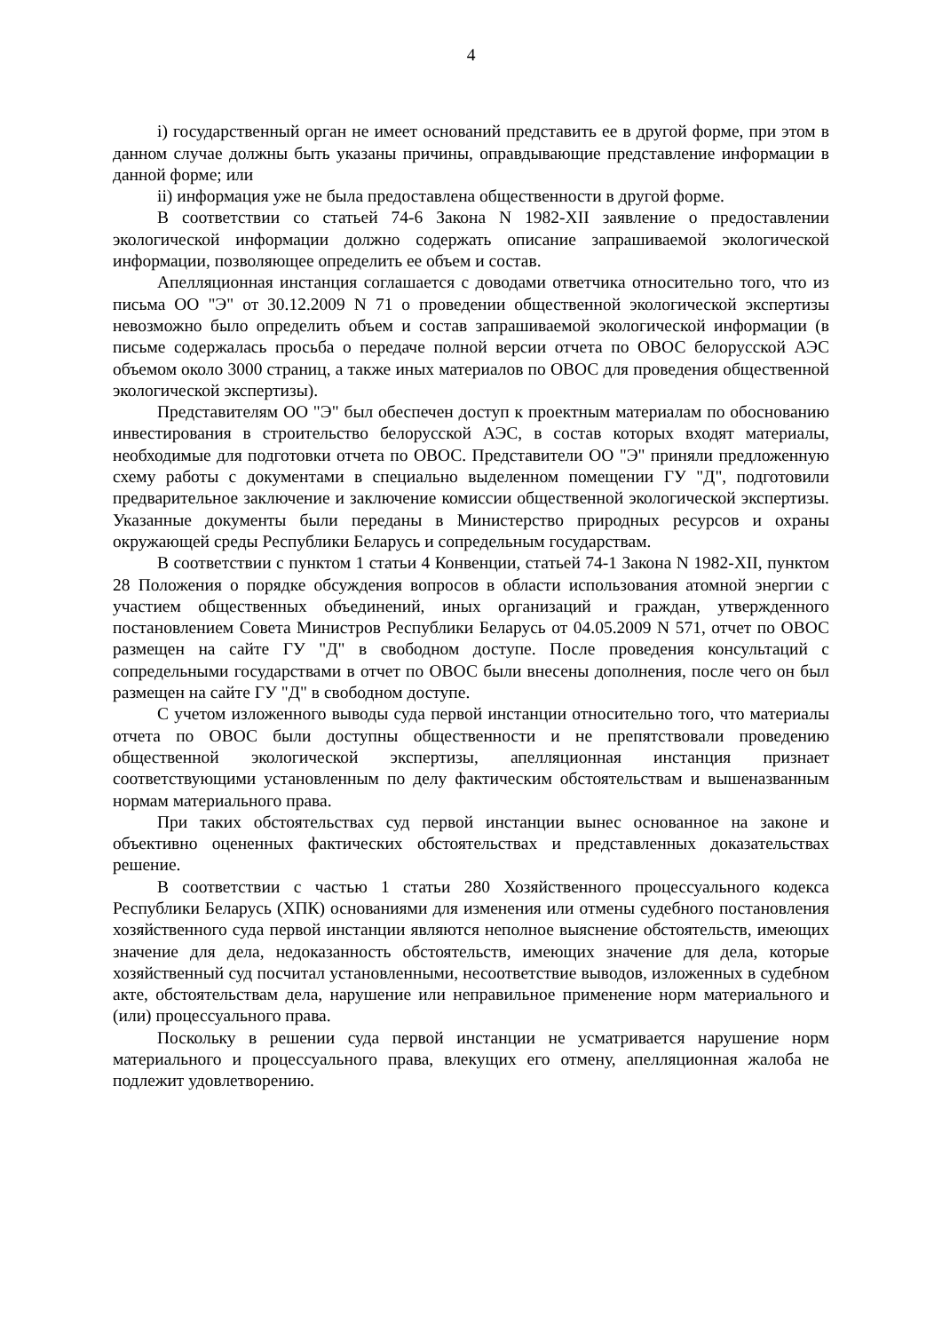4
i) государственный орган не имеет оснований представить ее в другой форме, при этом в данном случае должны быть указаны причины, оправдывающие представление информации в данной форме; или
ii) информация уже не была предоставлена общественности в другой форме.
В соответствии со статьей 74-6 Закона N 1982-XII заявление о предоставлении экологической информации должно содержать описание запрашиваемой экологической информации, позволяющее определить ее объем и состав.
Апелляционная инстанция соглашается с доводами ответчика относительно того, что из письма ОО "Э" от 30.12.2009 N 71 о проведении общественной экологической экспертизы невозможно было определить объем и состав запрашиваемой экологической информации (в письме содержалась просьба о передаче полной версии отчета по ОВОС белорусской АЭС объемом около 3000 страниц, а также иных материалов по ОВОС для проведения общественной экологической экспертизы).
Представителям ОО "Э" был обеспечен доступ к проектным материалам по обоснованию инвестирования в строительство белорусской АЭС, в состав которых входят материалы, необходимые для подготовки отчета по ОВОС. Представители ОО "Э" приняли предложенную схему работы с документами в специально выделенном помещении ГУ "Д", подготовили предварительное заключение и заключение комиссии общественной экологической экспертизы. Указанные документы были переданы в Министерство природных ресурсов и охраны окружающей среды Республики Беларусь и сопредельным государствам.
В соответствии с пунктом 1 статьи 4 Конвенции, статьей 74-1 Закона N 1982-XII, пунктом 28 Положения о порядке обсуждения вопросов в области использования атомной энергии с участием общественных объединений, иных организаций и граждан, утвержденного постановлением Совета Министров Республики Беларусь от 04.05.2009 N 571, отчет по ОВОС размещен на сайте ГУ "Д" в свободном доступе. После проведения консультаций с сопредельными государствами в отчет по ОВОС были внесены дополнения, после чего он был размещен на сайте ГУ "Д" в свободном доступе.
С учетом изложенного выводы суда первой инстанции относительно того, что материалы отчета по ОВОС были доступны общественности и не препятствовали проведению общественной экологической экспертизы, апелляционная инстанция признает соответствующими установленным по делу фактическим обстоятельствам и вышеназванным нормам материального права.
При таких обстоятельствах суд первой инстанции вынес основанное на законе и объективно оцененных фактических обстоятельствах и представленных доказательствах решение.
В соответствии с частью 1 статьи 280 Хозяйственного процессуального кодекса Республики Беларусь (ХПК) основаниями для изменения или отмены судебного постановления хозяйственного суда первой инстанции являются неполное выяснение обстоятельств, имеющих значение для дела, недоказанность обстоятельств, имеющих значение для дела, которые хозяйственный суд посчитал установленными, несоответствие выводов, изложенных в судебном акте, обстоятельствам дела, нарушение или неправильное применение норм материального и (или) процессуального права.
Поскольку в решении суда первой инстанции не усматривается нарушение норм материального и процессуального права, влекущих его отмену, апелляционная жалоба не подлежит удовлетворению.